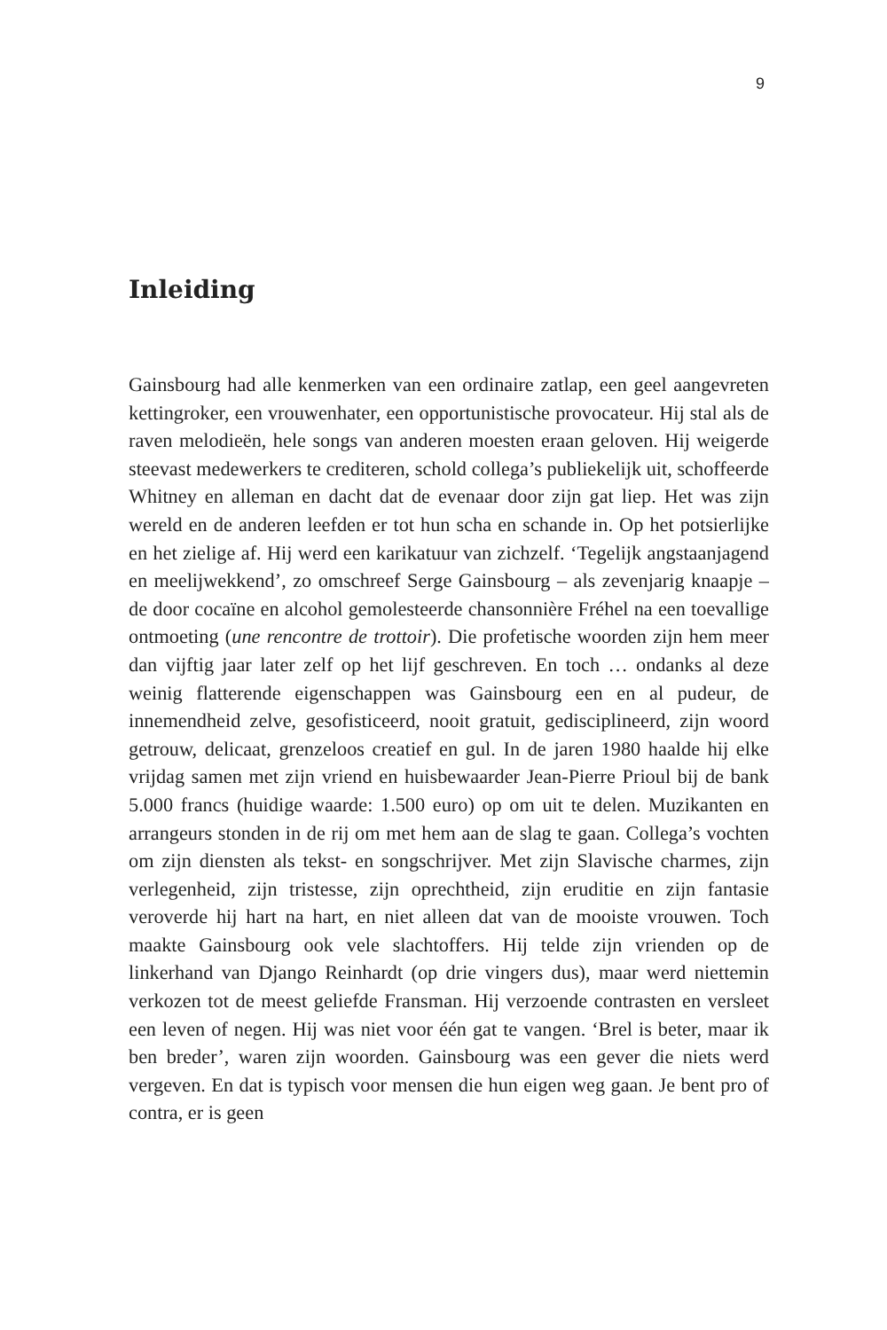9
Inleiding
Gainsbourg had alle kenmerken van een ordinaire zatlap, een geel aangevreten kettingroker, een vrouwenhater, een opportunistische provocateur. Hij stal als de raven melodieën, hele songs van anderen moesten eraan geloven. Hij weigerde steevast medewerkers te crediteren, schold collega’s publiekelijk uit, schoffeerde Whitney en alleman en dacht dat de evenaar door zijn gat liep. Het was zijn wereld en de anderen leefden er tot hun scha en schande in. Op het potsierlijke en het zielige af. Hij werd een karikatuur van zichzelf. ‘Tegelijk angstaanjagend en meelijwekkend’, zo omschreef Serge Gainsbourg – als zevenjarig knaapje – de door cocaïne en alcohol gemolesteerde chansonnière Fréhel na een toevallige ontmoeting (une rencontre de trottoir). Die profetische woorden zijn hem meer dan vijftig jaar later zelf op het lijf geschreven. En toch … ondanks al deze weinig flatterende eigenschappen was Gainsbourg een en al pudeur, de innemendheid zelve, gesofisticeerd, nooit gratuit, gedisciplineerd, zijn woord getrouw, delicaat, grenzeloos creatief en gul. In de jaren 1980 haalde hij elke vrijdag samen met zijn vriend en huisbewaarder Jean-Pierre Prioul bij de bank 5.000 francs (huidige waarde: 1.500 euro) op om uit te delen. Muzikanten en arrangeurs stonden in de rij om met hem aan de slag te gaan. Collega’s vochten om zijn diensten als tekst- en songschrijver. Met zijn Slavische charmes, zijn verlegenheid, zijn tristesse, zijn oprechtheid, zijn eruditie en zijn fantasie veroverde hij hart na hart, en niet alleen dat van de mooiste vrouwen. Toch maakte Gainsbourg ook vele slachtoffers. Hij telde zijn vrienden op de linkerhand van Django Reinhardt (op drie vingers dus), maar werd niettemin verkozen tot de meest geliefde Fransman. Hij verzoende contrasten en versleet een leven of negen. Hij was niet voor één gat te vangen. ‘Brel is beter, maar ik ben breder’, waren zijn woorden. Gainsbourg was een gever die niets werd vergeven. En dat is typisch voor mensen die hun eigen weg gaan. Je bent pro of contra, er is geen